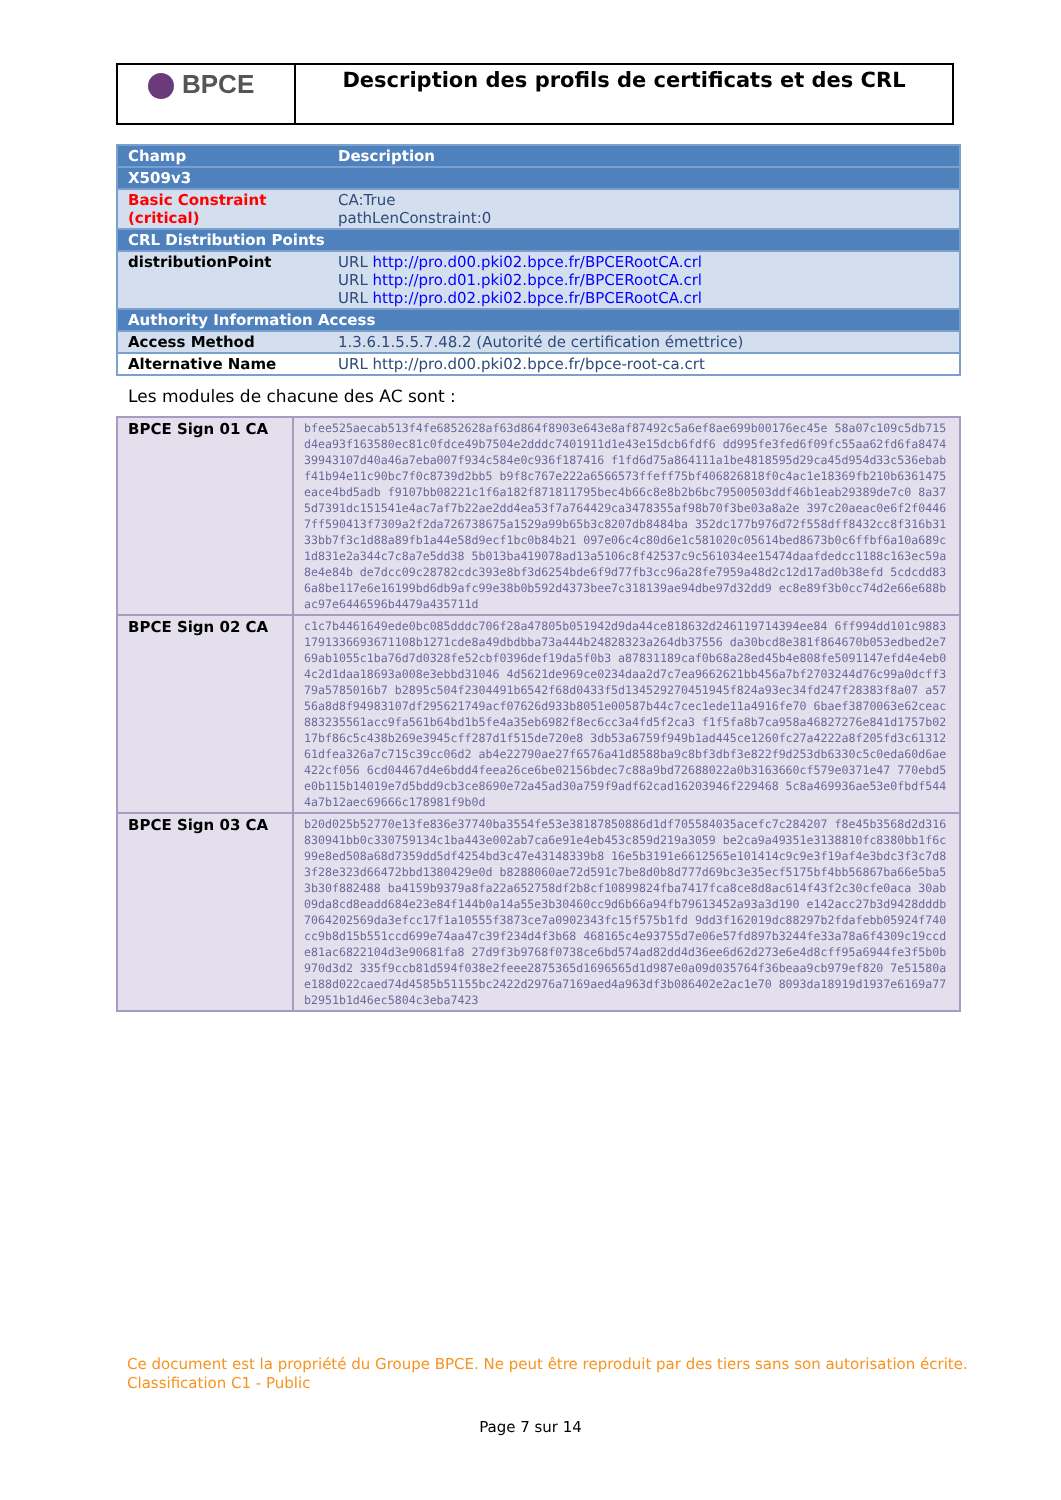BPCE
Description des profils de certificats et des CRL
| Champ | Description |
| --- | --- |
| X509v3 | |
| Basic Constraint (critical) | CA:True pathLenConstraint:0 |
| CRL Distribution Points | |
| distributionPoint | URL http://pro.d00.pki02.bpce.fr/BPCERootCA.crl URL http://pro.d01.pki02.bpce.fr/BPCERootCA.crl URL http://pro.d02.pki02.bpce.fr/BPCERootCA.crl |
| Authority Information Access | |
| Access Method | 1.3.6.1.5.5.7.48.2 (Autorité de certification émettrice) |
| Alternative Name | URL http://pro.d00.pki02.bpce.fr/bpce-root-ca.crt |
Les modules de chacune des AC sont :
| BPCE Sign 01 CA | bfee525aecab513f4fe6852628af63d864f8903e643e8af87492c5a6ef8ae699b00176ec45e 58a07c109c5db715d4ea93f163580ec81c0fdce49b7504e2dddc7401911d1e43e15dcb6fdf6 dd995fe3fed6f09fc55aa62fd6fa847439943107d40a46a7eba007f934c584e0c936f187416 f1fd6d75a864111a1be4818595d29ca45d954d33c536ebabf41b94e11c90bc7f0c8739d2bb5 b9f8c767e222a6566573ffeff75bf406826818f0c4ac1e18369fb210b6361475eace4bd5adb f9107bb08221c1f6a182f871811795bec4b66c8e8b2b6bc79500503ddf46b1eab29389de7c0 8a375d7391dc151541e4ac7af7b22ae2dd4ea53f7a764429ca3478355af98b70f3be03a8a2e 397c20aeac0e6f2f04467ff590413f7309a2f2da726738675a1529a99b65b3c8207db8484ba 352dc177b976d72f558dff8432cc8f316b3133bb7f3c1d88a89fb1a44e58d9ecf1bc0b84b21 097e06c4c80d6e1c581020c05614bed8673b0c6ffbf6a10a689c1d831e2a344c7c8a7e5dd38 5b013ba419078ad13a5106c8f42537c9c561034ee15474daafdedcc1188c163ec59a8e4e84b de7dcc09c28782cdc393e8bf3d6254bde6f9d77fb3cc96a28fe7959a48d2c12d17ad0b38efd 5cdcdd836a8be117e6e16199bd6db9afc99e38b0b592d4373bee7c318139ae94dbe97d32dd9 ec8e89f3b0cc74d2e66e688bac97e6446596b4479a435711d |
| BPCE Sign 02 CA | c1c7b4461649ede0bc085dddc706f28a47805b051942d9da44ce818632d246119714394ee84 6ff994dd101c98831791336693671108b1271cde8a49dbdbba73a444b24828323a264db37556 da30bcd8e381f864670b053edbed2e769ab1055c1ba76d7d0328fe52cbf0396def19da5f0b3 a87831189caf0b68a28ed45b4e808fe5091147efd4e4eb04c2d1daa18693a008e3ebbd31046 4d5621de969ce0234daa2d7c7ea9662621bb456a7bf2703244d76c99a0dcff379a5785016b7 b2895c504f2304491b6542f68d0433f5d134529270451945f824a93ec34fd247f28383f8a07 a5756a8d8f94983107df295621749acf07626d933b8051e00587b44c7cec1ede11a4916fe70 6baef3870063e62ceac883235561acc9fa561b64bd1b5fe4a35eb6982f8ec6cc3a4fd5f2ca3 f1f5fa8b7ca958a46827276e841d1757b0217bf86c5c438b269e3945cff287d1f515de720e8 3db53a6759f949b1ad445ce1260fc27a4222a8f205fd3c6131261dfea326a7c715c39cc06d2 ab4e22790ae27f6576a41d8588ba9c8bf3dbf3e822f9d253db6330c5c0eda60d6ae422cf056 6cd04467d4e6bdd4feea26ce6be02156bdec7c88a9bd72688022a0b3163660cf579e0371e47 770ebd5e0b115b14019e7d5bdd9cb3ce8690e72a45ad30a759f9adf62cad16203946f229468 5c8a469936ae53e0fbdf5444a7b12aec69666c178981f9b0d |
| BPCE Sign 03 CA | b20d025b52770e13fe836e37740ba3554fe53e38187850886d1df705584035acefc7c284207 f8e45b3568d2d316830941bb0c330759134c1ba443e002ab7ca6e91e4eb453c859d219a3059 be2ca9a49351e3138810fc8380bb1f6c99e8ed508a68d7359dd5df4254bd3c47e43148339b8 16e5b3191e6612565e101414c9c9e3f19af4e3bdc3f3c7d83f28e323d66472bbd1380429e0d b8288060ae72d591c7be8d0b8d777d69bc3e35ecf5175bf4bb56867ba66e5ba53b30f882488 ba4159b9379a8fa22a652758df2b8cf10899824fba7417fca8ce8d8ac614f43f2c30cfe0aca 30ab09da8cd8eadd684e23e84f144b0a14a55e3b30460cc9d6b66a94fb79613452a93a3d190 e142acc27b3d9428dddb7064202569da3efcc17f1a10555f3873ce7a0902343fc15f575b1fd 9dd3f162019dc88297b2fdafebb05924f740cc9b8d15b551ccd699e74aa47c39f234d4f3b68 468165c4e93755d7e06e57fd897b3244fe33a78a6f4309c19ccde81ac6822104d3e90681fa8 27d9f3b9768f0738ce6bd574ad82dd4d36ee6d62d273e6e4d8cff95a6944fe3f5b0b970d3d2 335f9ccb81d594f038e2feee2875365d1696565d1d987e0a09d035764f36beaa9cb979ef820 7e51580ae188d022caed74d4585b51155bc2422d2976a7169aed4a963df3b086402e2ac1e70 8093da18919d1937e6169a77b2951b1d46ec5804c3eba7423 |
Ce document est la propriété du Groupe BPCE. Ne peut être reproduit par des tiers sans son autorisation écrite.
Classification C1 - Public
Page 7 sur 14